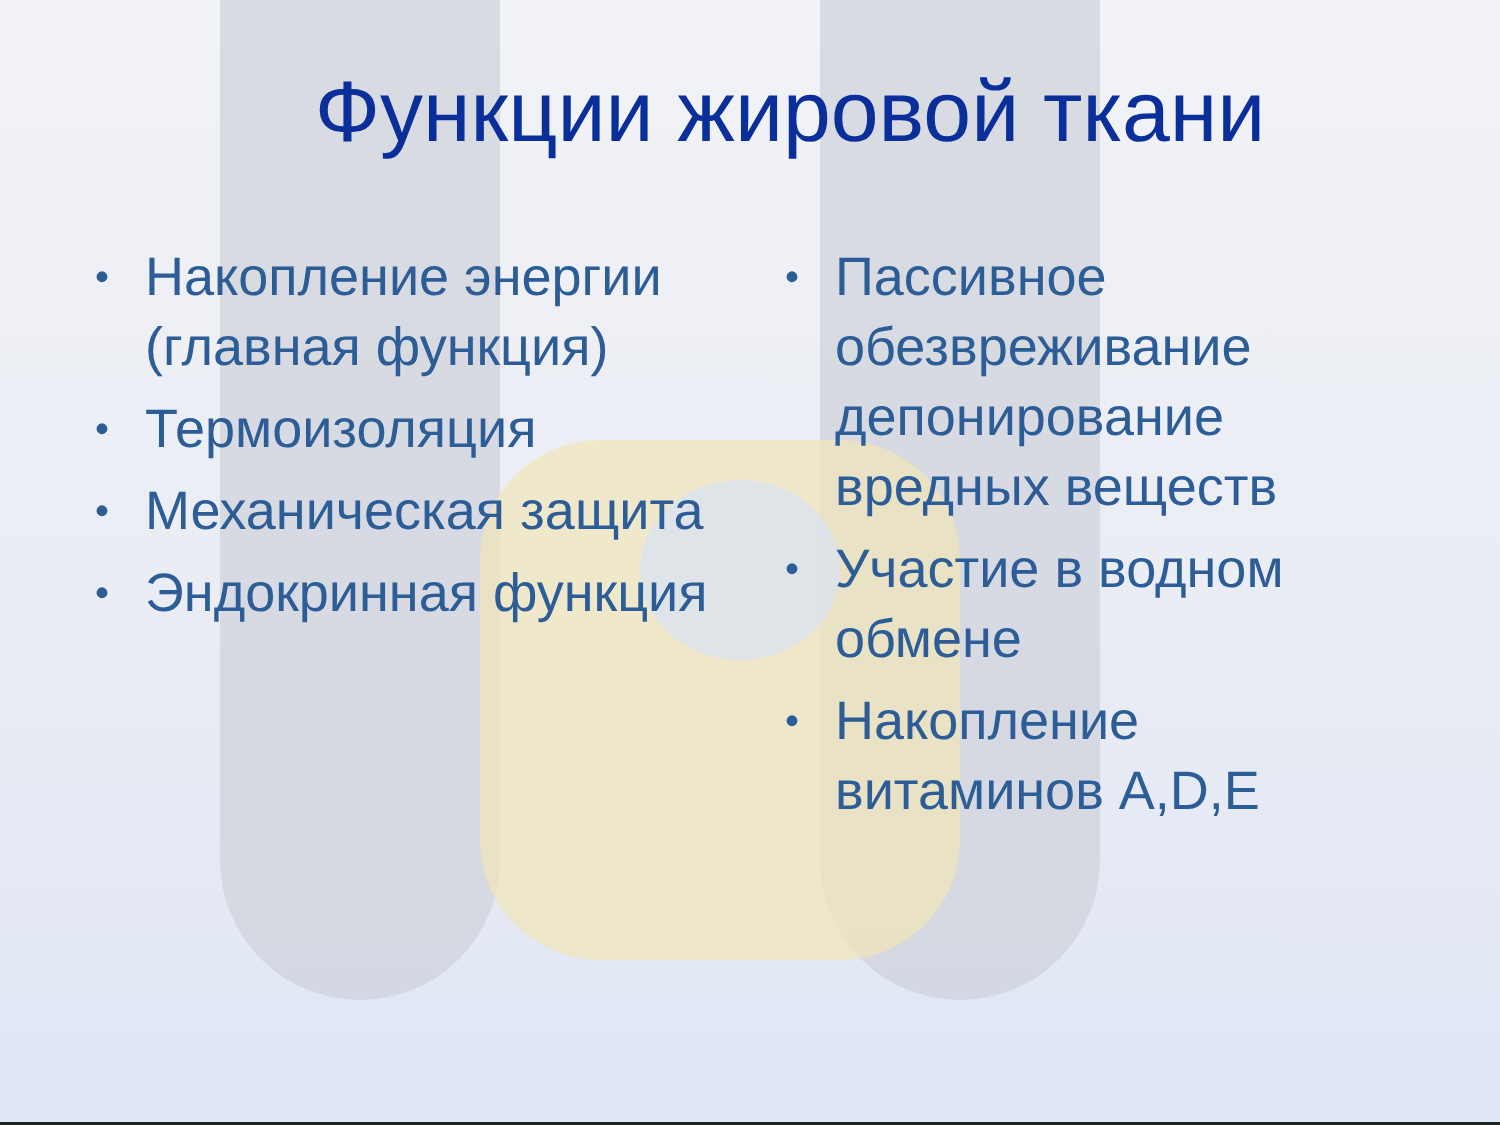Функции жировой ткани
• Накопление энергии (главная функция)
• Термоизоляция
• Механическая защита
• Эндокринная функция
• Пассивное обезвреживание депонирование вредных веществ
• Участие в водном обмене
• Накопление витаминов A,D,E